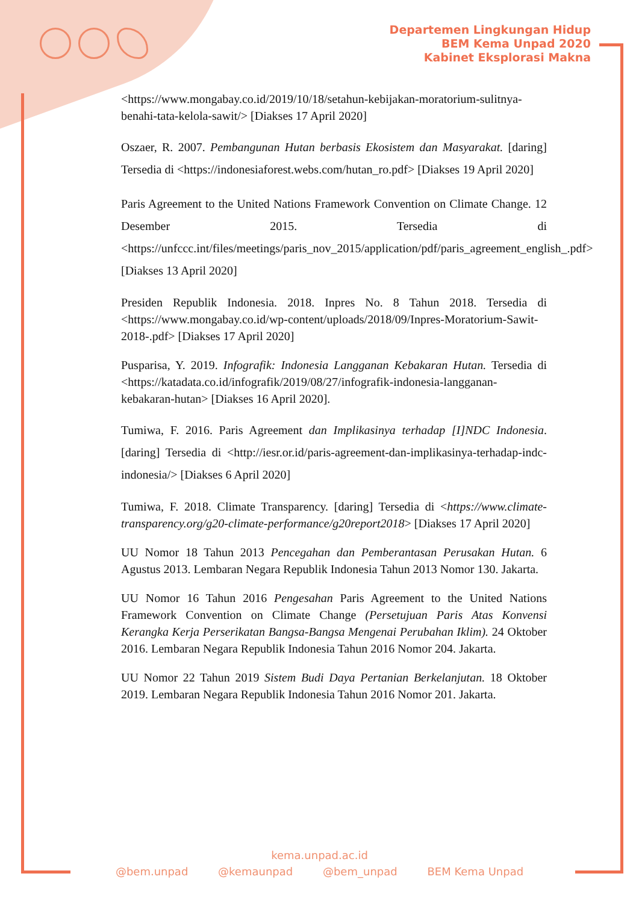Departemen Lingkungan Hidup
BEM Kema Unpad 2020
Kabinet Eksplorasi Makna
<https://www.mongabay.co.id/2019/10/18/setahun-kebijakan-moratorium-sulitnya-benahi-tata-kelola-sawit/> [Diakses 17 April 2020]
Oszaer, R. 2007. Pembangunan Hutan berbasis Ekosistem dan Masyarakat. [daring] Tersedia di <https://indonesiaforest.webs.com/hutan_ro.pdf> [Diakses 19 April 2020]
Paris Agreement to the United Nations Framework Convention on Climate Change. 12 Desember 2015. Tersedia di <https://unfccc.int/files/meetings/paris_nov_2015/application/pdf/paris_agreement_english_.pdf> [Diakses 13 April 2020]
Presiden Republik Indonesia. 2018. Inpres No. 8 Tahun 2018. Tersedia di <https://www.mongabay.co.id/wp-content/uploads/2018/09/Inpres-Moratorium-Sawit-2018-.pdf> [Diakses 17 April 2020]
Pusparisa, Y. 2019. Infografik: Indonesia Langganan Kebakaran Hutan. Tersedia di <https://katadata.co.id/infografik/2019/08/27/infografik-indonesia-langganan-kebakaran-hutan> [Diakses 16 April 2020].
Tumiwa, F. 2016. Paris Agreement dan Implikasinya terhadap [I]NDC Indonesia. [daring] Tersedia di <http://iesr.or.id/paris-agreement-dan-implikasinya-terhadap-indc-indonesia/> [Diakses 6 April 2020]
Tumiwa, F. 2018. Climate Transparency. [daring] Tersedia di <https://www.climate-transparency.org/g20-climate-performance/g20report2018> [Diakses 17 April 2020]
UU Nomor 18 Tahun 2013 Pencegahan dan Pemberantasan Perusakan Hutan. 6 Agustus 2013. Lembaran Negara Republik Indonesia Tahun 2013 Nomor 130. Jakarta.
UU Nomor 16 Tahun 2016 Pengesahan Paris Agreement to the United Nations Framework Convention on Climate Change (Persetujuan Paris Atas Konvensi Kerangka Kerja Perserikatan Bangsa-Bangsa Mengenai Perubahan Iklim). 24 Oktober 2016. Lembaran Negara Republik Indonesia Tahun 2016 Nomor 204. Jakarta.
UU Nomor 22 Tahun 2019 Sistem Budi Daya Pertanian Berkelanjutan. 18 Oktober 2019. Lembaran Negara Republik Indonesia Tahun 2016 Nomor 201. Jakarta.
kema.unpad.ac.id
@bem.unpad @kemaunpad @bem_unpad BEM Kema Unpad